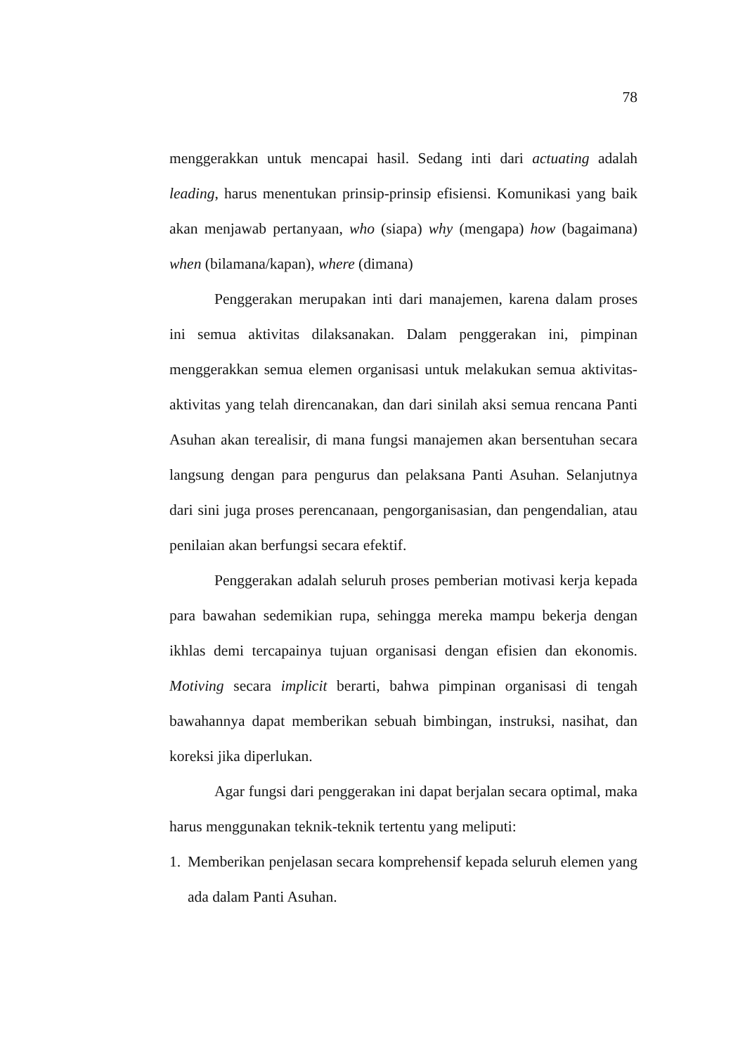78
menggerakkan untuk mencapai hasil. Sedang inti dari actuating adalah leading, harus menentukan prinsip-prinsip efisiensi. Komunikasi yang baik akan menjawab pertanyaan, who (siapa) why (mengapa) how (bagaimana) when (bilamana/kapan), where (dimana)
Penggerakan merupakan inti dari manajemen, karena dalam proses ini semua aktivitas dilaksanakan. Dalam penggerakan ini, pimpinan menggerakkan semua elemen organisasi untuk melakukan semua aktivitas-aktivitas yang telah direncanakan, dan dari sinilah aksi semua rencana Panti Asuhan akan terealisir, di mana fungsi manajemen akan bersentuhan secara langsung dengan para pengurus dan pelaksana Panti Asuhan. Selanjutnya dari sini juga proses perencanaan, pengorganisasian, dan pengendalian, atau penilaian akan berfungsi secara efektif.
Penggerakan adalah seluruh proses pemberian motivasi kerja kepada para bawahan sedemikian rupa, sehingga mereka mampu bekerja dengan ikhlas demi tercapainya tujuan organisasi dengan efisien dan ekonomis. Motiving secara implicit berarti, bahwa pimpinan organisasi di tengah bawahannya dapat memberikan sebuah bimbingan, instruksi, nasihat, dan koreksi jika diperlukan.
Agar fungsi dari penggerakan ini dapat berjalan secara optimal, maka harus menggunakan teknik-teknik tertentu yang meliputi:
1. Memberikan penjelasan secara komprehensif kepada seluruh elemen yang ada dalam Panti Asuhan.